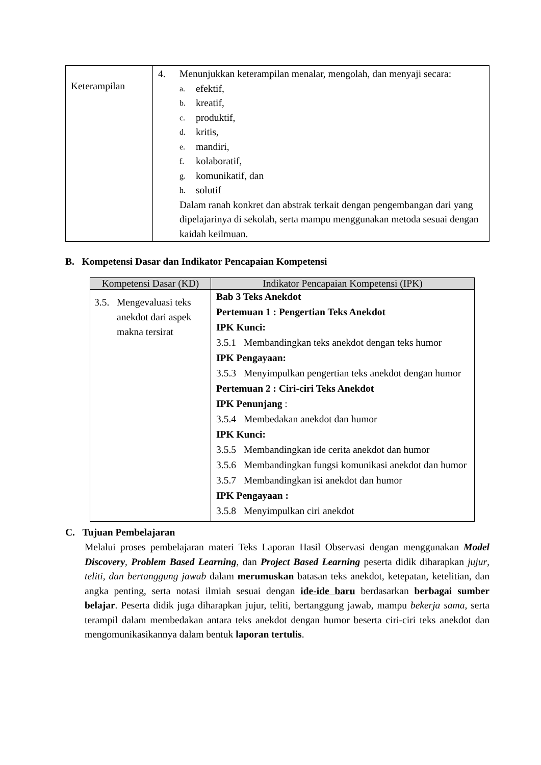| Keterampilan | 4. Menunjukkan keterampilan menalar, mengolah, dan menyaji secara: a. efektif, b. kreatif, c. produktif, d. kritis, e. mandiri, f. kolaboratif, g. komunikatif, dan h. solutif Dalam ranah konkret dan abstrak terkait dengan pengembangan dari yang dipelajarinya di sekolah, serta mampu menggunakan metoda sesuai dengan kaidah keilmuan. |
B. Kompetensi Dasar dan Indikator Pencapaian Kompetensi
| Kompetensi Dasar (KD) | Indikator Pencapaian Kompetensi (IPK) |
| --- | --- |
| 3.5. Mengevaluasi teks anekdot dari aspek makna tersirat | Bab 3 Teks Anekdot Pertemuan 1 : Pengertian Teks Anekdot IPK Kunci: 3.5.1 Membandingkan teks anekdot dengan teks humor IPK Pengayaan: 3.5.3 Menyimpulkan pengertian teks anekdot dengan humor Pertemuan 2 : Ciri-ciri Teks Anekdot IPK Penunjang : 3.5.4 Membedakan anekdot dan humor IPK Kunci: 3.5.5 Membandingkan ide cerita anekdot dan humor 3.5.6 Membandingkan fungsi komunikasi anekdot dan humor 3.5.7 Membandingkan isi anekdot dan humor IPK Pengayaan : 3.5.8 Menyimpulkan ciri anekdot |
C. Tujuan Pembelajaran
Melalui proses pembelajaran materi Teks Laporan Hasil Observasi dengan menggunakan Model Discovery, Problem Based Learning, dan Project Based Learning peserta didik diharapkan jujur, teliti, dan bertanggung jawab dalam merumuskan batasan teks anekdot, ketepatan, ketelitian, dan angka penting, serta notasi ilmiah sesuai dengan ide-ide baru berdasarkan berbagai sumber belajar. Peserta didik juga diharapkan jujur, teliti, bertanggung jawab, mampu bekerja sama, serta terampil dalam membedakan antara teks anekdot dengan humor beserta ciri-ciri teks anekdot dan mengomunikasikannya dalam bentuk laporan tertulis.